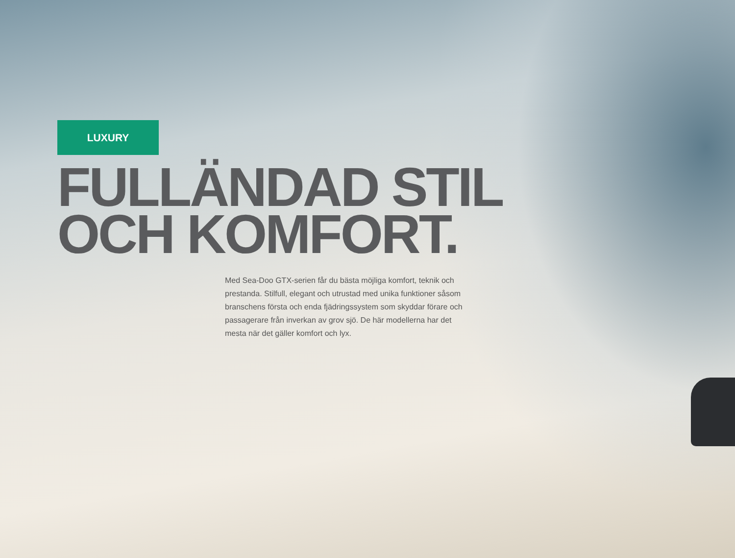LUXURY
FULLÄNDAD STIL
OCH KOMFORT.
Med Sea-Doo GTX-serien får du bästa möjliga komfort, teknik och prestanda. Stilfull, elegant och utrustad med unika funktioner såsom branschens första och enda fjädringssystem som skyddar förare och passagerare från inverkan av grov sjö. De här modellerna har det mesta när det gäller komfort och lyx.